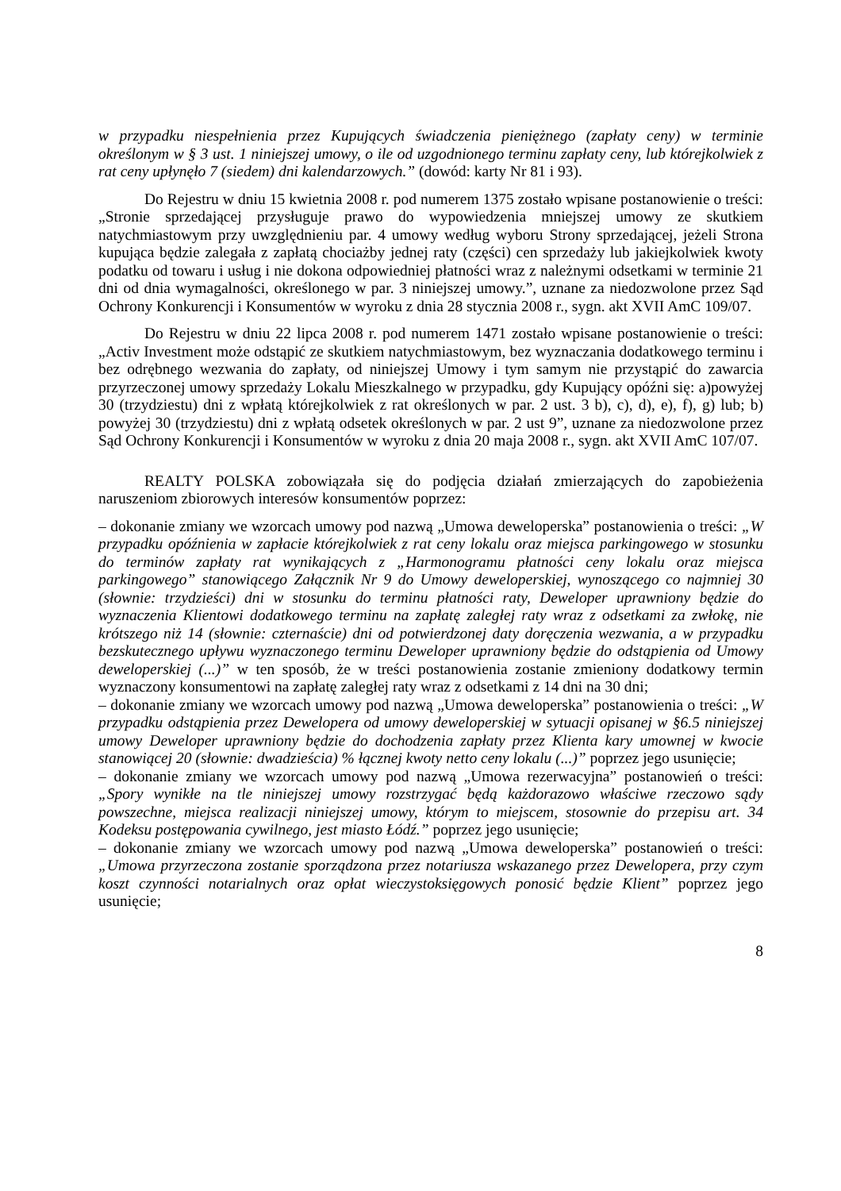w przypadku niespełnienia przez Kupujących świadczenia pieniężnego (zapłaty ceny) w terminie określonym w § 3 ust. 1 niniejszej umowy, o ile od uzgodnionego terminu zapłaty ceny, lub którejkolwiek z rat ceny upłynęło 7 (siedem) dni kalendarzowych.” (dowód: karty Nr 81 i 93).
Do Rejestru w dniu 15 kwietnia 2008 r. pod numerem 1375 zostało wpisane postanowienie o treści: „Stronie sprzedającej przysługuje prawo do wypowiedzenia mniejszej umowy ze skutkiem natychmiastowym przy uwzględnieniu par. 4 umowy według wyboru Strony sprzedającej, jeżeli Strona kupująca będzie zalegała z zapłatą chociażby jednej raty (części) cen sprzedaży lub jakiejkolwiek kwoty podatku od towaru i usług i nie dokona odpowiedniej płatności wraz z należnymi odsetkami w terminie 21 dni od dnia wymagalności, określonego w par. 3 niniejszej umowy.”, uznane za niedozwolone przez Sąd Ochrony Konkurencji i Konsumentów w wyroku z dnia 28 stycznia 2008 r., sygn. akt XVII AmC 109/07.
Do Rejestru w dniu 22 lipca 2008 r. pod numerem 1471 zostało wpisane postanowienie o treści: „Activ Investment może odstąpić ze skutkiem natychmiastowym, bez wyznaczania dodatkowego terminu i bez odrębnego wezwania do zapłaty, od niniejszej Umowy i tym samym nie przystąpić do zawarcia przyrzeczonej umowy sprzedaży Lokalu Mieszkalnego w przypadku, gdy Kupujący opóźni się: a)powyżej 30 (trzydziestu) dni z wpłatą którejkolwiek z rat określonych w par. 2 ust. 3 b), c), d), e), f), g) lub; b) powyżej 30 (trzydziestu) dni z wpłatą odsetek określonych w par. 2 ust 9”, uznane za niedozwolone przez Sąd Ochrony Konkurencji i Konsumentów w wyroku z dnia 20 maja 2008 r., sygn. akt XVII AmC 107/07.
REALTY POLSKA zobowiązała się do podjęcia działań zmierzających do zapobieżenia naruszeniom zbiorowych interesów konsumentów poprzez:
– dokonanie zmiany we wzorcach umowy pod nazwą „Umowa deweloperska” postanowienia o treści: „W przypadku opóźnienia w zapłacie którejkolwiek z rat ceny lokalu oraz miejsca parkingowego w stosunku do terminów zapłaty rat wynikających z „Harmonogramu płatności ceny lokalu oraz miejsca parkingowego” stanowiącego Załącznik Nr 9 do Umowy deweloperskiej, wynoszącego co najmniej 30 (słownie: trzydzieści) dni w stosunku do terminu płatności raty, Deweloper uprawniony będzie do wyznaczenia Klientowi dodatkowego terminu na zapłatę zaległej raty wraz z odsetkami za zwłokę, nie krótszego niż 14 (słownie: czternaście) dni od potwierdzonej daty doręczenia wezwania, a w przypadku bezskutecznego upływu wyznaczonego terminu Deweloper uprawniony będzie do odstąpienia od Umowy deweloperskiej (...)” w ten sposób, że w treści postanowienia zostanie zmieniony dodatkowy termin wyznaczony konsumentowi na zapłatę zaległej raty wraz z odsetkami z 14 dni na 30 dni;
– dokonanie zmiany we wzorcach umowy pod nazwą „Umowa deweloperska” postanowienia o treści: „W przypadku odstąpienia przez Dewelopera od umowy deweloperskiej w sytuacji opisanej w §6.5 niniejszej umowy Deweloper uprawniony będzie do dochodzenia zapłaty przez Klienta kary umownej w kwocie stanowiącej 20 (słownie: dwadzieścia) % łącznej kwoty netto ceny lokalu (...)” poprzez jego usunięcie;
– dokonanie zmiany we wzorcach umowy pod nazwą „Umowa rezerwacyjna” postanowień o treści: „Spory wynikłe na tle niniejszej umowy rozstrzygać będą każdorazowo właściwe rzeczowo sądy powszechne, miejsca realizacji niniejszej umowy, którym to miejscem, stosownie do przepisu art. 34 Kodeksu postępowania cywilnego, jest miasto Łódź.” poprzez jego usunięcie;
– dokonanie zmiany we wzorcach umowy pod nazwą „Umowa deweloperska” postanowień o treści: „Umowa przyrzeczona zostanie sporządzona przez notariusza wskazanego przez Dewelopera, przy czym koszt czynności notarialnych oraz opłat wieczystoksięgowych ponosić będzie Klient” poprzez jego usunięcie;
8